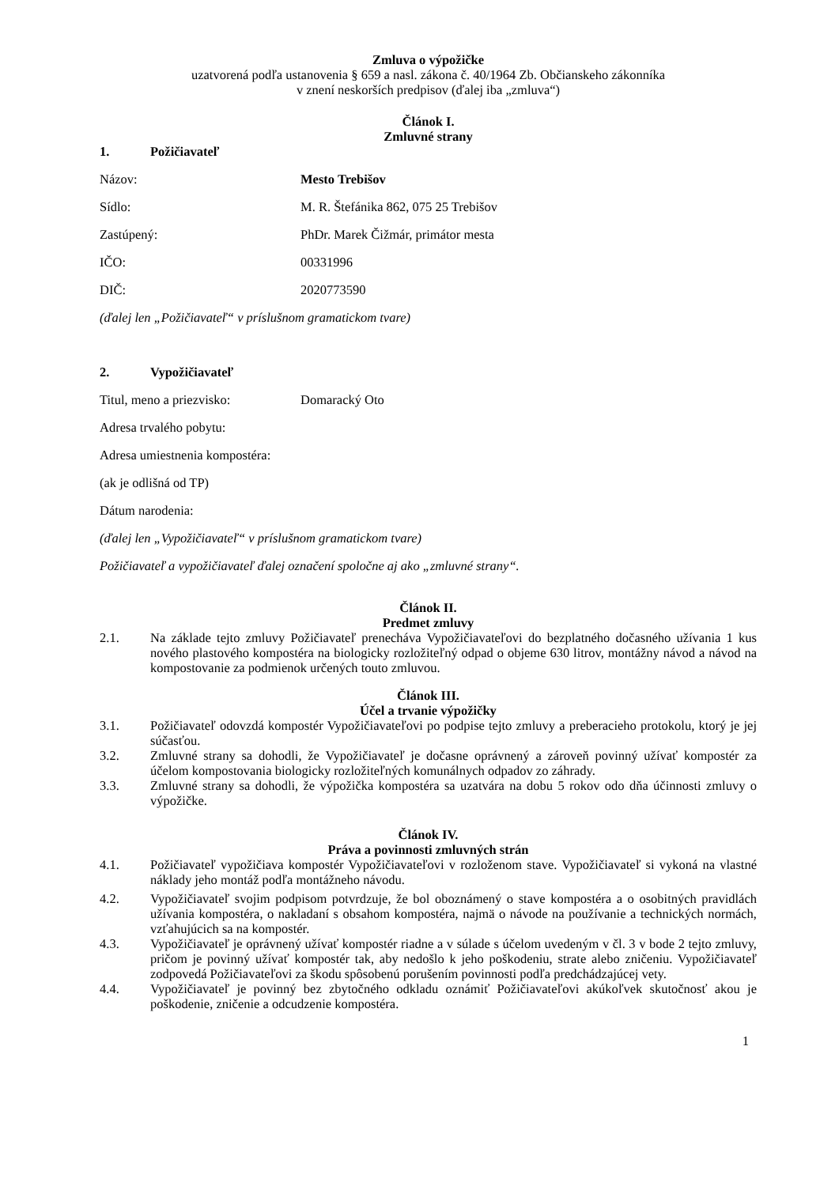Zmluva o výpožičke
uzatvorená podľa ustanovenia § 659 a nasl. zákona č. 40/1964 Zb. Občianskeho zákonníka
v znení neskorších predpisov (ďalej iba „zmluva“)
Článok I.
Zmluvné strany
1. Požičiavateľ
Názov: Mesto Trebišov
Sídlo: M. R. Štefánika 862, 075 25 Trebišov
Zastúpený: PhDr. Marek Čižmár, primátor mesta
IČO: 00331996
DIČ: 2020773590
(ďalej len „Požičiavateľ“ v príslušnom gramatickom tvare)
2. Vypožičiavateľ
Titul, meno a priezvisko: Domaracký Oto
Adresa trvalého pobytu:
Adresa umiestnenia kompostéra:
(ak je odlišná od TP)
Dátum narodenia:
(ďalej len „Vypožičiavateľ“ v príslušnom gramatickom tvare)
Požičiavateľ a vypožičiavateľ ďalej označení spoločne aj ako „zmluvné strany“.
Článok II.
Predmet zmluvy
2.1. Na základe tejto zmluvy Požičiavateľ prenecháva Vypožičiavateľovi do bezplatného dočasného užívania 1 kus nového plastového kompostéra na biologicky rozložiteľný odpad o objeme 630 litrov, montážny návod a návod na kompostovanie za podmienok určených touto zmluvou.
Článok III.
Účel a trvanie výpožičky
3.1. Požičiavateľ odovzdá kompostér Vypožičiavateľovi po podpise tejto zmluvy a preberacieho protokolu, ktorý je jej súčasťou.
3.2. Zmluvné strany sa dohodli, že Vypožičiavateľ je dočasne oprávnený a zároveň povinný užívať kompostér za účelom kompostovania biologicky rozložiteľných komunálnych odpadov zo záhrady.
3.3. Zmluvné strany sa dohodli, že výpožička kompostéra sa uzatvára na dobu 5 rokov odo dňa účinnosti zmluvy o výpožičke.
Článok IV.
Práva a povinnosti zmluvných strán
4.1. Požičiavateľ vypožičiava kompostér Vypožičiavateľovi v rozloženom stave. Vypožičiavateľ si vykoná na vlastné náklady jeho montáž podľa montážneho návodu.
4.2. Vypožičiavateľ svojim podpisom potvrdzuje, že bol oboznámený o stave kompostéra a o osobitných pravidlách užívania kompostéra, o nakladaní s obsahom kompostéra, najmä o návode na používanie a technických normách, vzťahujúcich sa na kompostér.
4.3. Vypožičiavateľ je oprávnený užívať kompostér riadne a v súlade s účelom uvedeným v čl. 3 v bode 2 tejto zmluvy, pričom je povinný užívať kompostér tak, aby nedošlo k jeho poškodeniu, strate alebo zničeniu. Vypožičiavateľ zodpovedá Požičiavateľovi za škodu spôsobenú porušením povinnosti podľa predchádzajúcej vety.
4.4. Vypožičiavateľ je povinný bez zbytočného odkladu oznámiť Požičiavateľovi akúkoľvek skutočnosť akou je poškodenie, zničenie a odcudzenie kompostéra.
1